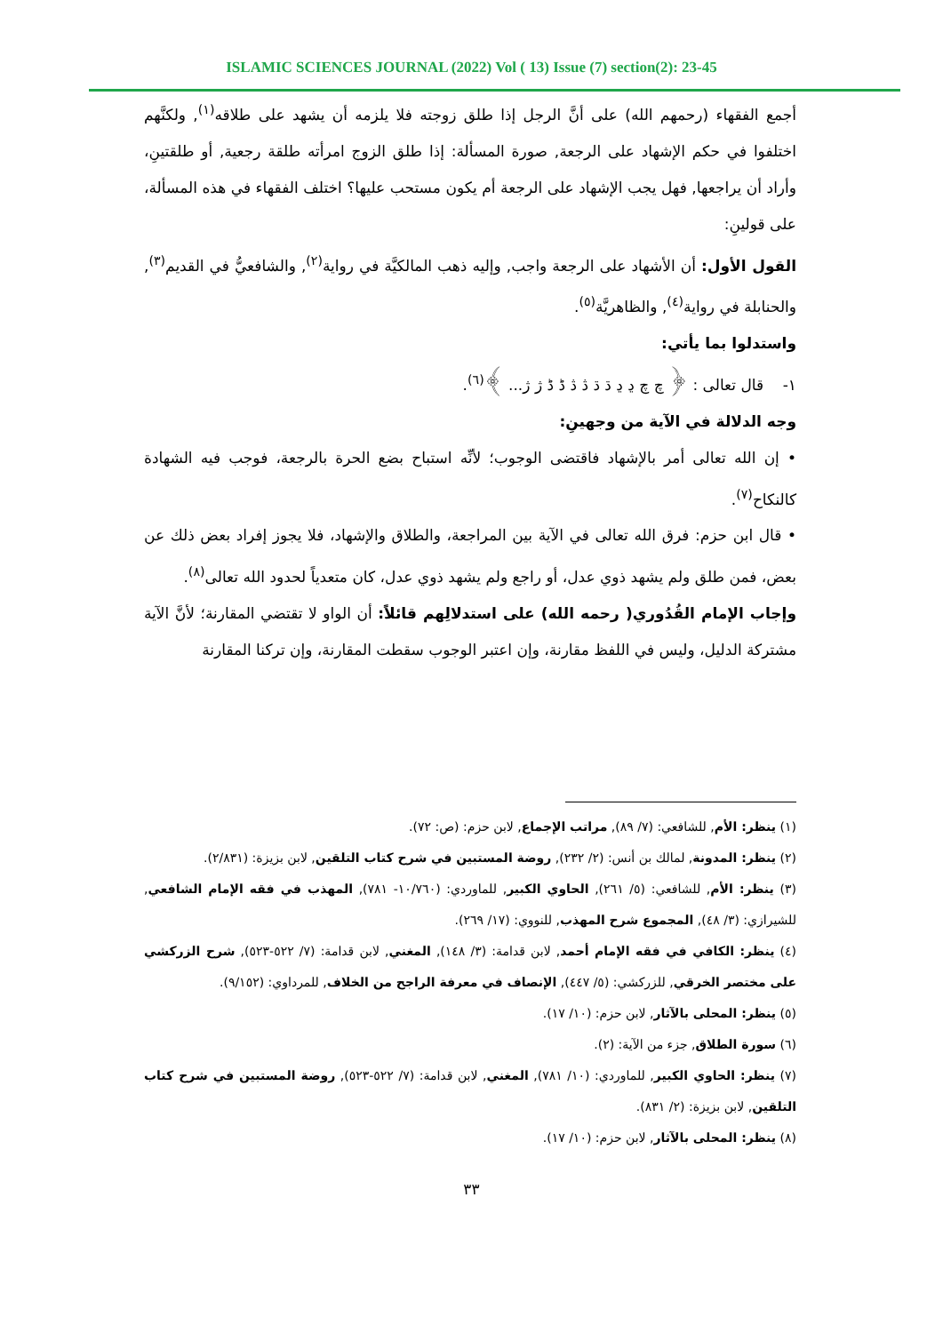ISLAMIC SCIENCES JOURNAL (2022) Vol ( 13) Issue (7) section(2): 23-45
أجمع الفقهاء (رحمهم الله) على أنَّ الرجل إذا طلق زوجته فلا يلزمه أن يشهد على طلاقه<sup>(١)</sup>, ولكنَّهم اختلفوا في حكم الإشهاد على الرجعة, صورة المسألة: إذا طلق الزوج امرأته طلقة رجعية, أو طلقتينِ، وأراد أن يراجعها, فهل يجب الإشهاد على الرجعة أم يكون مستحب عليها؟ اختلف الفقهاء في هذه المسألة، على قولينِ:
القول الأول: أن الأشهاد على الرجعة واجب, وإليه ذهب المالكيَّة في رواية<sup>(٢)</sup>, والشافعيُّ في القديم<sup>(٣)</sup>, والحنابلة في رواية<sup>(٤)</sup>, والظاهريَّة<sup>(٥)</sup>.
واستدلوا بما يأتي:
١- قال تعالى : ﴿ چ چ ڍ ڍ ڌ ڌ ڎ ڎ ڈ ڈ ژ ژ... ﴾<sup>(٦)</sup>.
وجه الدلالة في الآية من وجهينِ:
• إن الله تعالى أمر بالإشهاد فاقتضى الوجوب؛ لأنِّه استباح بضع الحرة بالرجعة، فوجب فيه الشهادة كالنكاح<sup>(٧)</sup>.
• قال ابن حزم: فرق الله تعالى في الآية بين المراجعة، والطلاق والإشهاد، فلا يجوز إفراد بعض ذلك عن بعض، فمن طلق ولم يشهد ذوي عدل، أو راجع ولم يشهد ذوي عدل، كان متعدياً لحدود الله تعالى<sup>(٨)</sup>.
وإجاب الإمام القُدُوري( رحمه الله) على استدلالِهم قائلاً: أن الواو لا تقتضي المقارنة؛ لأنَّ الآية مشتركة الدليل، وليس في اللفظ مقارنة، وإن اعتبر الوجوب سقطت المقارنة، وإن تركنا المقارنة
(١) ينظر: الأم, للشافعي: (٧/ ٨٩), مراتب الإجماع, لابن حزم: (ص: ٧٢).
(٢) ينظر: المدونة, لمالك بن أنس: (٢/ ٢٣٢), روضة المستبين في شرح كتاب التلقين, لابن بزيزة: (٢/٨٣١).
(٣) ينظر: الأم, للشافعي: (٥/ ٢٦١), الحاوي الكبير, للماوردي: (١٠/٧٦٠- ٧٨١), المهذب في فقه الإمام الشافعي, للشيرازي: (٣/ ٤٨), المجموع شرح المهذب, للنووي: (١٧/ ٢٦٩).
(٤) ينظر: الكافي في فقه الإمام أحمد, لابن قدامة: (٣/ ١٤٨), المغني, لابن قدامة: (٧/ ٥٢٢-٥٢٣), شرح الزركشي على مختصر الخرقي, للزركشي: (٥/ ٤٤٧), الإنصاف في معرفة الراجح من الخلاف, للمرداوي: (٩/١٥٢).
(٥) ينظر: المحلى بالآثار, لابن حزم: (١٠/ ١٧).
(٦) سورة الطلاق, جزء من الآية: (٢).
(٧) ينظر: الحاوي الكبير, للماوردي: (١٠/ ٧٨١), المغني, لابن قدامة: (٧/ ٥٢٢-٥٢٣), روضة المستبين في شرح كتاب التلقين, لابن بزيزة: (٢/ ٨٣١).
(٨) ينظر: المحلى بالآثار, لابن حزم: (١٠/ ١٧).
٣٣